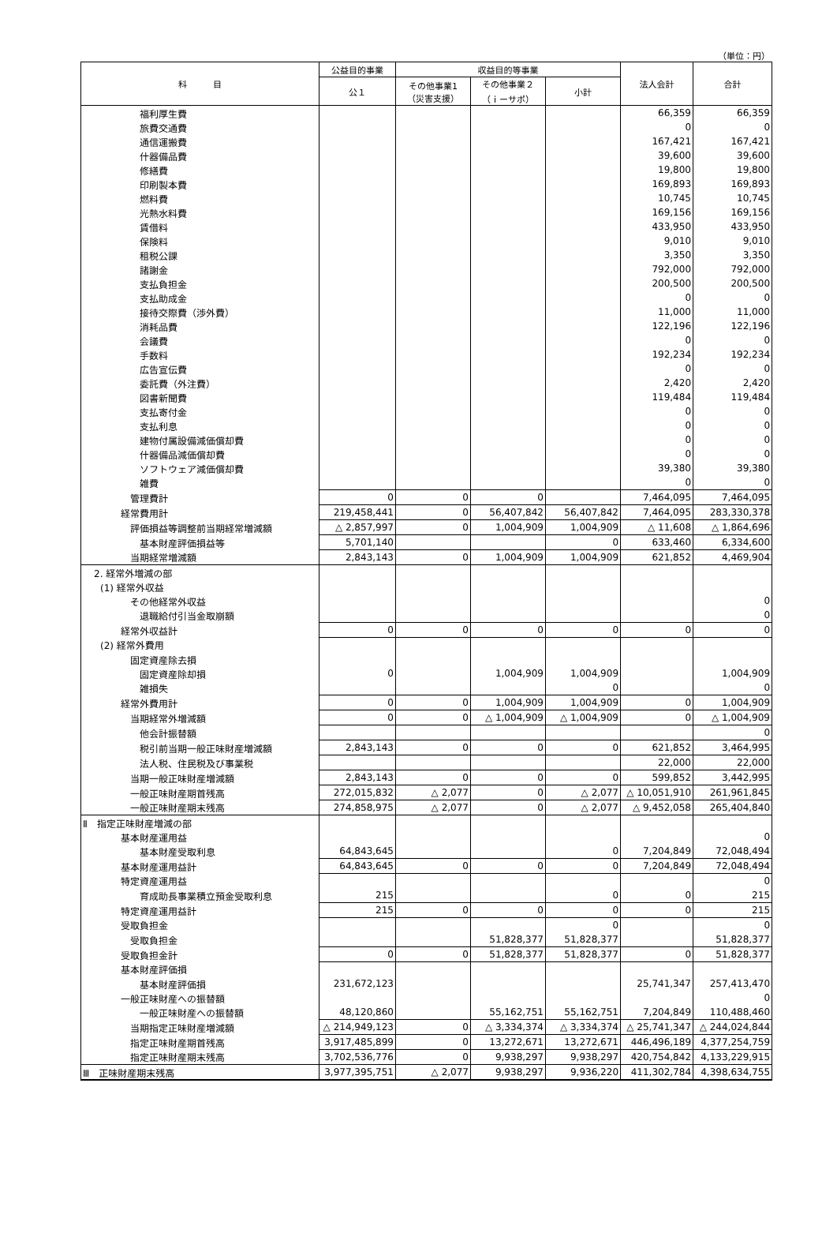（単位：円）
| 科 目 | 公益目的事業 | 収益目的等事業 | | | 法人会計 | 合計 |
| --- | --- | --- | --- | --- | --- | --- |
| | 公１ | その他事業1 （災害支援） | その他事業２ （ｉーサポ） | 小計 | | |
| 福利厚生費 | | | | | 66,359 | 66,359 |
| 旅費交通費 | | | | | 0 | 0 |
| 通信運搬費 | | | | | 167,421 | 167,421 |
| 什器備品費 | | | | | 39,600 | 39,600 |
| 修繕費 | | | | | 19,800 | 19,800 |
| 印刷製本費 | | | | | 169,893 | 169,893 |
| 燃料費 | | | | | 10,745 | 10,745 |
| 光熱水料費 | | | | | 169,156 | 169,156 |
| 賃借料 | | | | | 433,950 | 433,950 |
| 保険料 | | | | | 9,010 | 9,010 |
| 租税公課 | | | | | 3,350 | 3,350 |
| 諸謝金 | | | | | 792,000 | 792,000 |
| 支払負担金 | | | | | 200,500 | 200,500 |
| 支払助成金 | | | | | 0 | 0 |
| 接待交際費（渉外費） | | | | | 11,000 | 11,000 |
| 消耗品費 | | | | | 122,196 | 122,196 |
| 会議費 | | | | | 0 | 0 |
| 手数料 | | | | | 192,234 | 192,234 |
| 広告宣伝費 | | | | | 0 | 0 |
| 委託費（外注費） | | | | | 2,420 | 2,420 |
| 図書新聞費 | | | | | 119,484 | 119,484 |
| 支払寄付金 | | | | | 0 | 0 |
| 支払利息 | | | | | 0 | 0 |
| 建物付属設備減価償却費 | | | | | 0 | 0 |
| 什器備品減価償却費 | | | | | 0 | 0 |
| ソフトウェア減価償却費 | | | | | 39,380 | 39,380 |
| 雑費 | | | | | 0 | 0 |
| 管理費計 | 0 | 0 | 0 | | 7,464,095 | 7,464,095 |
| 経常費用計 | 219,458,441 | 0 | 56,407,842 | 56,407,842 | 7,464,095 | 283,330,378 |
| 評価損益等調整前当期経常増減額 | △ 2,857,997 | 0 | 1,004,909 | 1,004,909 | △ 11,608 | △ 1,864,696 |
| 基本財産評価損益等 | 5,701,140 | | | 0 | 633,460 | 6,334,600 |
| 当期経常増減額 | 2,843,143 | 0 | 1,004,909 | 1,004,909 | 621,852 | 4,469,904 |
| 2. 経常外増減の部 | | | | | | |
| (1) 経常外収益 | | | | | | |
| その他経常外収益 | | | | | | 0 |
| 退職給付引当金取崩額 | | | | | | 0 |
| 経常外収益計 | 0 | 0 | 0 | 0 | 0 | 0 |
| (2) 経常外費用 | | | | | | |
| 固定資産除去損 | | | | | | |
| 固定資産除却損 | 0 | | 1,004,909 | 1,004,909 | | 1,004,909 |
| 雑損失 | | | | 0 | | 0 |
| 経常外費用計 | 0 | 0 | 1,004,909 | 1,004,909 | 0 | 1,004,909 |
| 当期経常外増減額 | 0 | 0 | △ 1,004,909 | △ 1,004,909 | 0 | △ 1,004,909 |
| 他会計振替額 | | | | | | 0 |
| 税引前当期一般正味財産増減額 | 2,843,143 | 0 | 0 | 0 | 621,852 | 3,464,995 |
| 法人税、住民税及び事業税 | | | | | 22,000 | 22,000 |
| 当期一般正味財産増減額 | 2,843,143 | 0 | 0 | 0 | 599,852 | 3,442,995 |
| 一般正味財産期首残高 | 272,015,832 | △ 2,077 | 0 | △ 2,077 | △ 10,051,910 | 261,961,845 |
| 一般正味財産期末残高 | 274,858,975 | △ 2,077 | 0 | △ 2,077 | △ 9,452,058 | 265,404,840 |
| Ⅱ 指定正味財産増減の部 | | | | | | |
| 基本財産運用益 | | | | | | 0 |
| 基本財産受取利息 | 64,843,645 | | | 0 | 7,204,849 | 72,048,494 |
| 基本財産運用益計 | 64,843,645 | 0 | 0 | 0 | 7,204,849 | 72,048,494 |
| 特定資産運用益 | | | | | | 0 |
| 育成助長事業積立預金受取利息 | 215 | | | 0 | 0 | 215 |
| 特定資産運用益計 | 215 | 0 | 0 | 0 | 0 | 215 |
| 受取負担金 | | | | 0 | | 0 |
| 受取負担金 | | | 51,828,377 | 51,828,377 | | 51,828,377 |
| 受取負担金計 | 0 | 0 | 51,828,377 | 51,828,377 | 0 | 51,828,377 |
| 基本財産評価損 | | | | | | |
| 基本財産評価損 | 231,672,123 | | | | 25,741,347 | 257,413,470 |
| 一般正味財産への振替額 | | | | | | 0 |
| 一般正味財産への振替額 | 48,120,860 | | 55,162,751 | 55,162,751 | 7,204,849 | 110,488,460 |
| 当期指定正味財産増減額 | △ 214,949,123 | 0 | △ 3,334,374 | △ 3,334,374 | △ 25,741,347 | △ 244,024,844 |
| 指定正味財産期首残高 | 3,917,485,899 | 0 | 13,272,671 | 13,272,671 | 446,496,189 | 4,377,254,759 |
| 指定正味財産期末残高 | 3,702,536,776 | 0 | 9,938,297 | 9,938,297 | 420,754,842 | 4,133,229,915 |
| Ⅲ 正味財産期末残高 | 3,977,395,751 | △ 2,077 | 9,938,297 | 9,936,220 | 411,302,784 | 4,398,634,755 |